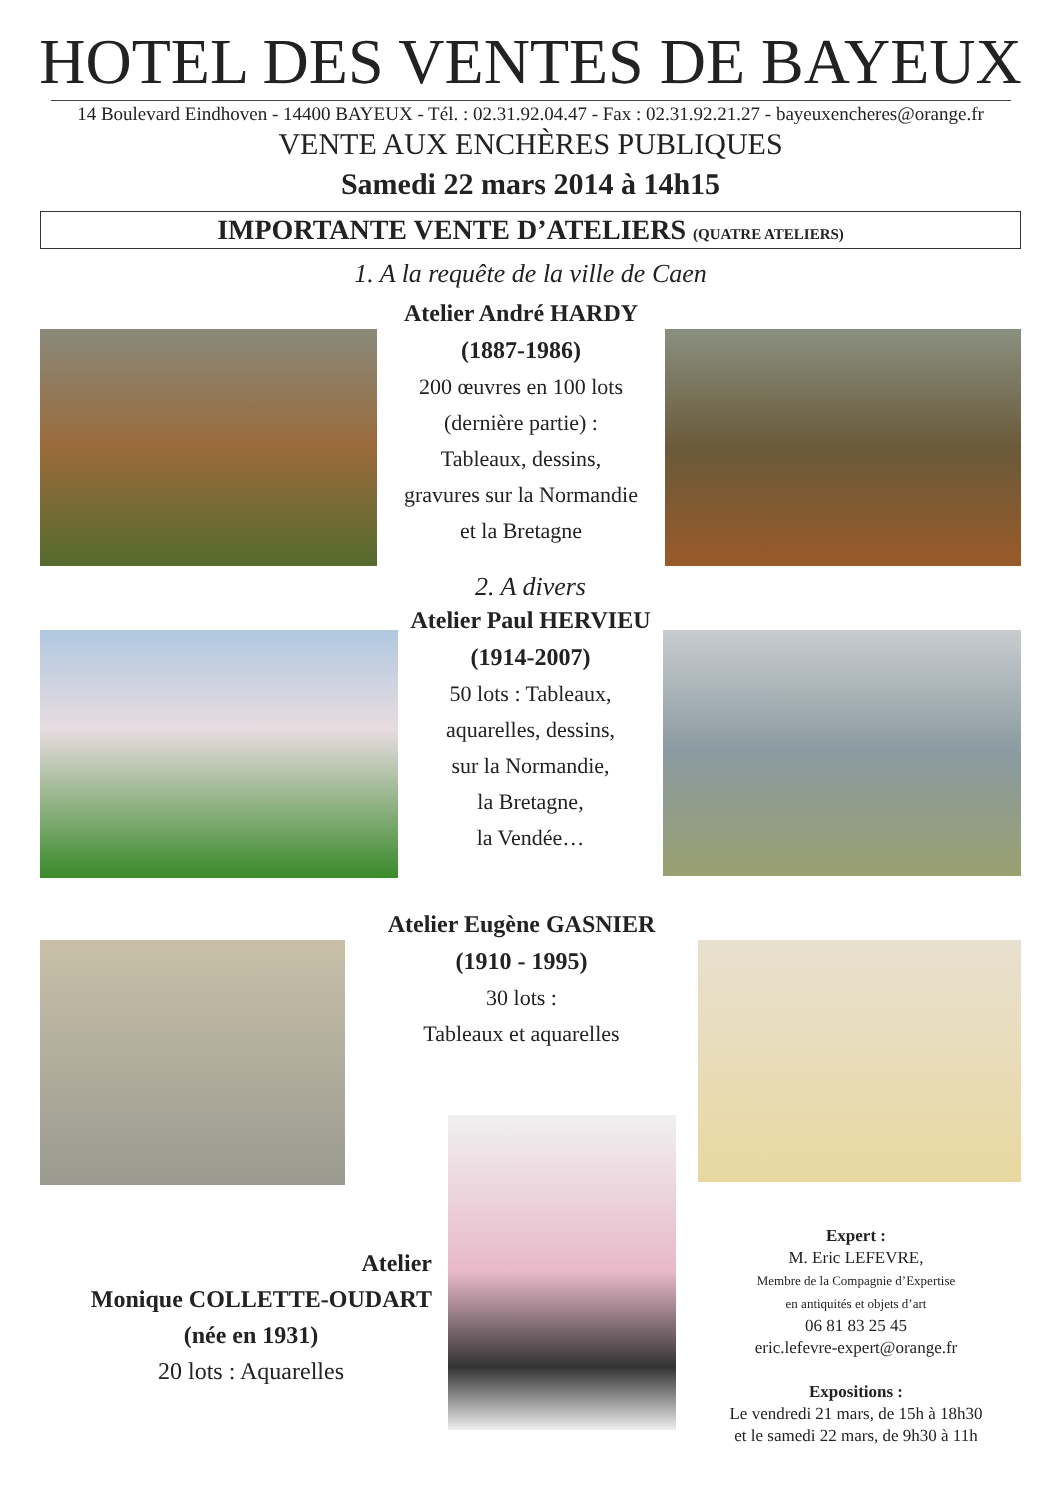HOTEL DES VENTES DE BAYEUX
14 Boulevard Eindhoven - 14400 BAYEUX - Tél. : 02.31.92.04.47 - Fax : 02.31.92.21.27 - bayeuxencheres@orange.fr
VENTE AUX ENCHÈRES PUBLIQUES
Samedi 22 mars 2014 à 14h15
IMPORTANTE VENTE D’ATELIERS (QUATRE ATELIERS)
1. A la requête de la ville de Caen
Atelier André HARDY
(1887-1986)
200 œuvres en 100 lots
(dernière partie) :
Tableaux, dessins,
gravures sur la Normandie
et la Bretagne
2. A divers
Atelier Paul HERVIEU
(1914-2007)
50 lots : Tableaux,
aquarelles, dessins,
sur la Normandie,
la Bretagne,
la Vendée…
Atelier Eugène GASNIER
(1910 - 1995)
30 lots :
Tableaux et aquarelles
Atelier
Monique COLLETTE-OUDART
(née en 1931)
20 lots : Aquarelles
Expert :
M. Eric LEFEVRE,
Membre de la Compagnie d’Expertise
en antiquités et objets d’art
06 81 83 25 45
eric.lefevre-expert@orange.fr
Expositions :
Le vendredi 21 mars, de 15h à 18h30
et le samedi 22 mars, de 9h30 à 11h